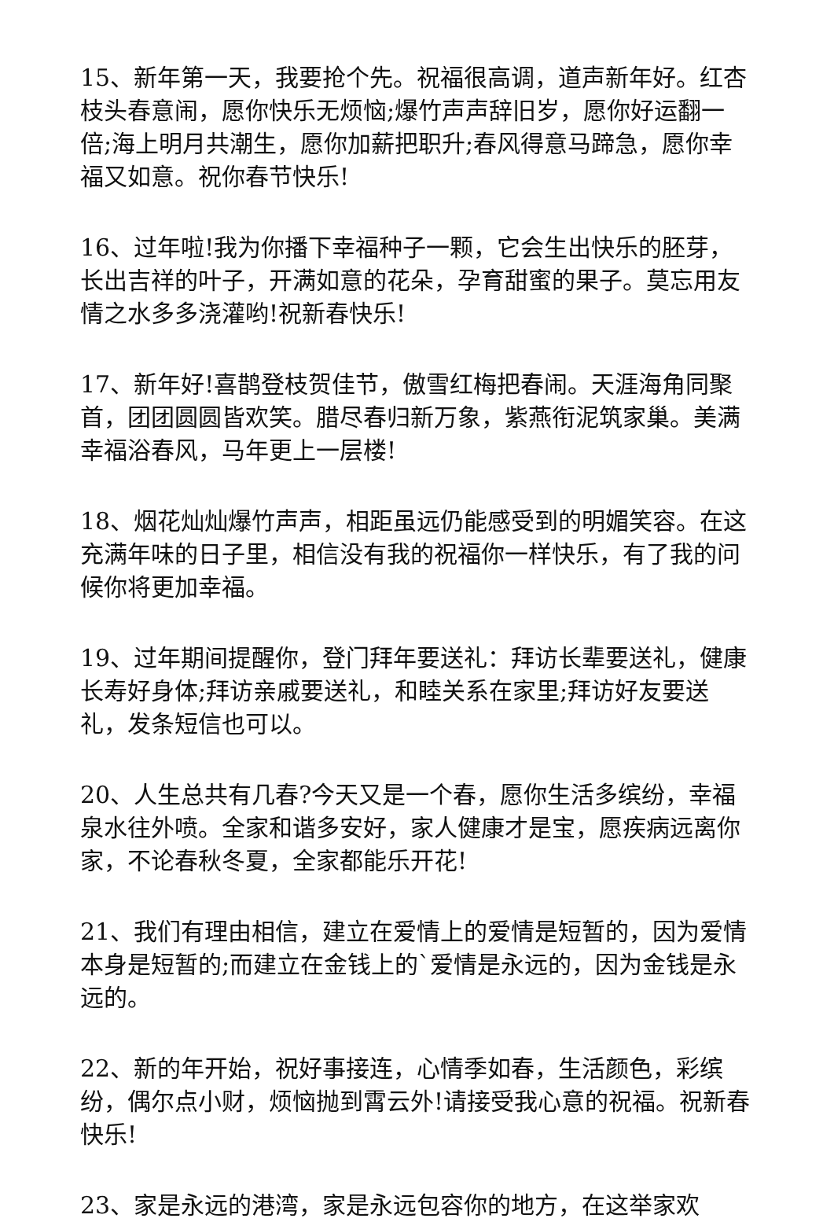15、新年第一天，我要抢个先。祝福很高调，道声新年好。红杏枝头春意闹，愿你快乐无烦恼;爆竹声声辞旧岁，愿你好运翻一倍;海上明月共潮生，愿你加薪把职升;春风得意马蹄急，愿你幸福又如意。祝你春节快乐!
16、过年啦!我为你播下幸福种子一颗，它会生出快乐的胚芽，长出吉祥的叶子，开满如意的花朵，孕育甜蜜的果子。莫忘用友情之水多多浇灌哟!祝新春快乐!
17、新年好!喜鹊登枝贺佳节，傲雪红梅把春闹。天涯海角同聚首，团团圆圆皆欢笑。腊尽春归新万象，紫燕衔泥筑家巢。美满幸福浴春风，马年更上一层楼!
18、烟花灿灿爆竹声声，相距虽远仍能感受到的明媚笑容。在这充满年味的日子里，相信没有我的祝福你一样快乐，有了我的问候你将更加幸福。
19、过年期间提醒你，登门拜年要送礼：拜访长辈要送礼，健康长寿好身体;拜访亲戚要送礼，和睦关系在家里;拜访好友要送礼，发条短信也可以。
20、人生总共有几春?今天又是一个春，愿你生活多缤纷，幸福泉水往外喷。全家和谐多安好，家人健康才是宝，愿疾病远离你家，不论春秋冬夏，全家都能乐开花!
21、我们有理由相信，建立在爱情上的爱情是短暂的，因为爱情本身是短暂的;而建立在金钱上的`爱情是永远的，因为金钱是永远的。
22、新的年开始，祝好事接连，心情季如春，生活颜色，彩缤纷，偶尔点小财，烦恼抛到霄云外!请接受我心意的祝福。祝新春快乐!
23、家是永远的港湾，家是永远包容你的地方，在这举家欢